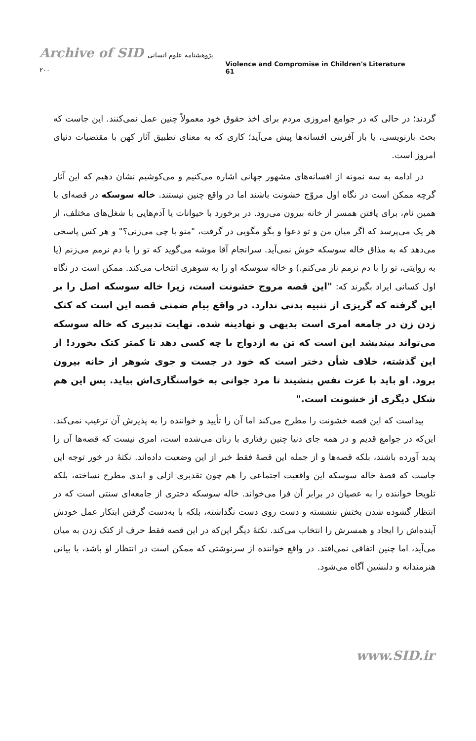Archive of SID پژوهشنامه علوم انسانی ۲۰۰
Violence and Compromise in Children's Literature 61
گردند؛ در حالی که در جوامع امروزی مردم برای اخذ حقوق خود معمولاً چنین عمل نمی‌کنند. این جاست که بحث بازنویسی، یا باز آفرینی افسانه‌ها پیش می‌آید؛ کاری که به معنای تطبیق آثار کهن با مقتضیات دنیای امروز است.
در ادامه به سه نمونه از افسانه‌های مشهور جهانی اشاره می‌کنیم و می‌کوشیم نشان دهیم که این آثار گرچه ممکن است در نگاه اول مروّج خشونت باشند اما در واقع چنین نیستند. خاله سوسکه در قصه‌ای با همین نام، برای یافتن همسر از خانه بیرون می‌رود. در برخورد با حیوانات یا آدم‌هایی با شغل‌های مختلف، از هر یک می‌پرسد که اگر میان من و تو دعوا و بگو مگویی در گرفت، "منو با چی می‌زنی؟" و هر کس پاسخی می‌دهد که به مذاق خاله سوسکه خوش نمی‌آید. سرانجام آقا موشه می‌گوید که تو را با دم نرمم می‌زنم (یا به روایتی، تو را با دم نرمم ناز می‌کنم.) و خاله سوسکه او را به شوهری انتخاب می‌کند. ممکن است در نگاه اول کسانی ایراد بگیرند که: "این قصه مروج خشونت است، زیرا خاله سوسکه اصل را بر این گرفته که گریزی از تنبیه بدنی ندارد. در واقع پیام ضمنی قصه این است که کتک زدن زن در جامعه امری است بدیهی و نهادینه شده. نهایت تدبیری که خاله سوسکه می‌تواند بیندیشد این است که تن به ازدواج با چه کسی دهد تا کمتر کتک بخورد! از این گذشته، خلاف شأن دختر است که خود در جست و جوی شوهر از خانه بیرون برود. او باید با عزت نفس بنشیند تا مرد جوانی به خواستگاری‌اش بیاید. پس این هم شکل دیگری از خشونت است."
پیداست که این قصه خشونت را مطرح می‌کند اما آن را تأیید و خواننده را به پذیرش آن ترغیب نمی‌کند. این‌که در جوامع قدیم و در همه جای دنیا چنین رفتاری با زنان می‌شده است، امری نیست که قصه‌ها آن را پدید آورده باشند، بلکه قصه‌ها و از جمله این قصهٔ فقط خبر از این وضعیت داده‌اند. نکتهٔ در خور توجه این جاست که قصهٔ خاله سوسکه این واقعیت اجتماعی را هم چون تقدیری ازلی و ابدی مطرح نساخته، بلکه تلویحا خواننده را به عصیان در برابر آن فرا می‌خواند. خاله سوسکه دختری از جامعه‌ای سنتی است که در انتظار گشوده شدن بختش ننشسته و دست روی دست نگذاشته، بلکه با به‌دست گرفتن ابتکار عمل خودش آینده‌اش را ایجاد و همسرش را انتخاب می‌کند. نکتهٔ دیگر این‌که در این قصه فقط حرف از کتک زدن به میان می‌آید، اما چنین اتفاقی نمی‌افتد. در واقع خواننده از سرنوشتی که ممکن است در انتظار او باشد، با بیانی هنرمندانه و دلنشین آگاه می‌شود.
www.SID.ir